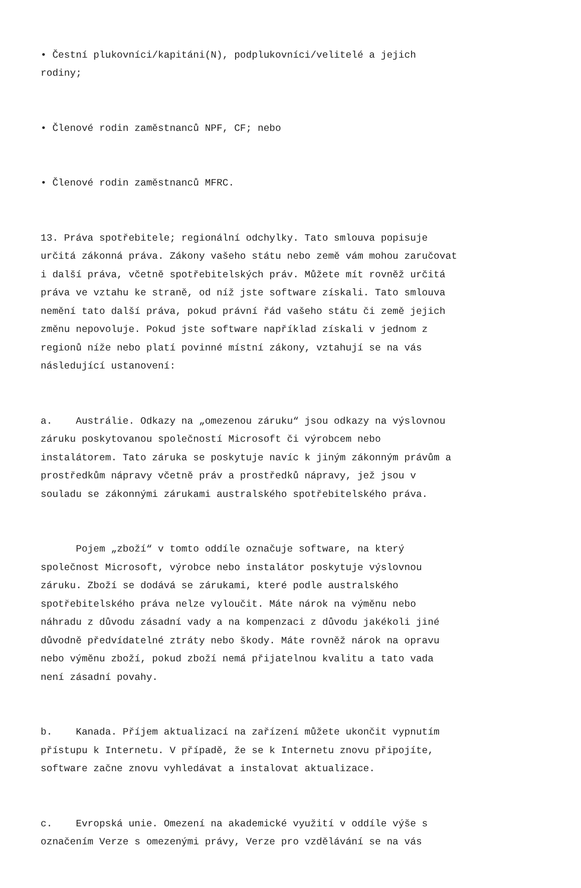• Čestní plukovníci/kapitáni(N), podplukovníci/velitelé a jejich rodiny;
• Členové rodin zaměstnanců NPF, CF; nebo
• Členové rodin zaměstnanců MFRC.
13. Práva spotřebitele; regionální odchylky. Tato smlouva popisuje určitá zákonná práva. Zákony vašeho státu nebo země vám mohou zaručovat i další práva, včetně spotřebitelských práv. Můžete mít rovněž určitá práva ve vztahu ke straně, od níž jste software získali. Tato smlouva nemění tato další práva, pokud právní řád vašeho státu či země jejich změnu nepovoluje. Pokud jste software například získali v jednom z regionů níže nebo platí povinné místní zákony, vztahují se na vás následující ustanovení:
a. Austrálie. Odkazy na „omezenou záruku“ jsou odkazy na výslovnou záruku poskytovanou společností Microsoft či výrobcem nebo instalátorem. Tato záruka se poskytuje navíc k jiným zákonným právům a prostředkům nápravy včetně práv a prostředků nápravy, jež jsou v souladu se zákonnými zárukami australského spotřebitelského práva.
Pojem „zboží“ v tomto oddíle označuje software, na který společnost Microsoft, výrobce nebo instalátor poskytuje výslovnou záruku. Zboží se dodává se zárukami, které podle australského spotřebitelského práva nelze vyloučit. Máte nárok na výměnu nebo náhradu z důvodu zásadní vady a na kompenzaci z důvodu jakékoli jiné důvodně předvídatelné ztráty nebo škody. Máte rovněž nárok na opravu nebo výměnu zboží, pokud zboží nemá přijatelnou kvalitu a tato vada není zásadní povahy.
b. Kanada. Příjem aktualizací na zařízení můžete ukončit vypnutím přístupu k Internetu. V případě, že se k Internetu znovu připojíte, software začne znovu vyhledávat a instalovat aktualizace.
c. Evropská unie. Omezení na akademické využití v oddíle výše s označením Verze s omezenými právy, Verze pro vzdělávání se na vás